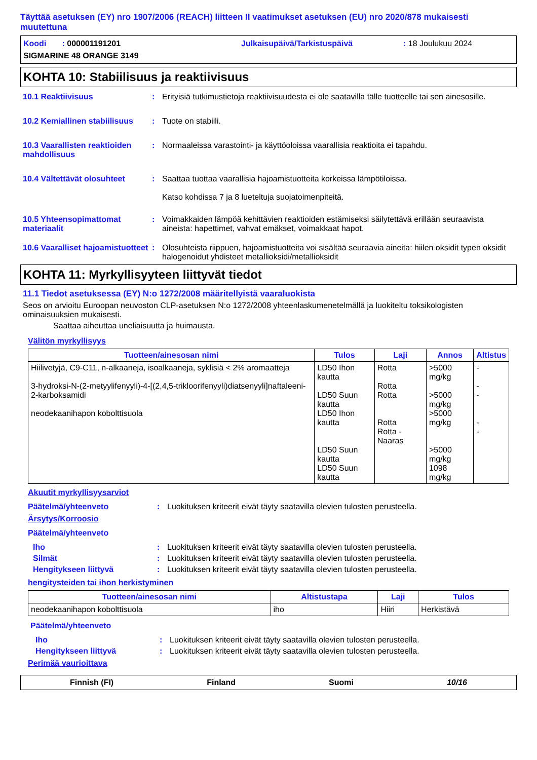Täyttää asetuksen (EY) nro 1907/2006 (REACH) liitteen II vaatimukset asetuksen (EU) nro 2020/878 mukaisesti muutettuna
Koodi : 000001191201 Julkaisupäivä/Tarkistuspäivä : 18 Joulukuu 2024
SIGMARINE 48 ORANGE 3149
KOHTA 10: Stabiilisuus ja reaktiivisuus
10.1 Reaktiivisuus : Erityisiä tutkimustietoja reaktiivisuudesta ei ole saatavilla tälle tuotteelle tai sen ainesosille.
10.2 Kemiallinen stabiilisuus
: Tuote on stabiili.
10.3 Vaarallisten reaktioiden mahdollisuus
: Normaaleissa varastointi- ja käyttöoloissa vaarallisia reaktioita ei tapahdu.
10.4 Vältettävät olosuhteet
: Saattaa tuottaa vaarallisia hajoamistuotteita korkeissa lämpötiloissa.
Katso kohdissa 7 ja 8 lueteltuja suojatoimenpiteitä.
10.5 Yhteensopimattomat materiaalit
: Voimakkaiden lämpöä kehittävien reaktioiden estämiseksi säilytettävä erillään seuraavista aineista: hapettimet, vahvat emäkset, voimakkaat hapot.
10.6 Vaaralliset hajoamistuotteet
: Olosuhteista riippuen, hajoamistuotteita voi sisältää seuraavia aineita: hiilen oksidit typen oksidit halogenoidut yhdisteet metallioksidi/metallioksidit
KOHTA 11: Myrkyllisyyteen liittyvät tiedot
11.1 Tiedot asetuksessa (EY) N:o 1272/2008 määritellyistä vaaraluokista
Seos on arvioitu Euroopan neuvoston CLP-asetuksen N:o 1272/2008 yhteenlaskumenetelmällä ja luokiteltu toksikologisten ominaisuuksien mukaisesti.
Saattaa aiheuttaa uneliaisuutta ja huimausta.
Välitön myrkyllisyys
| Tuotteen/ainesosan nimi | Tulos | Laji | Annos | Altistus |
| --- | --- | --- | --- | --- |
| Hiilivetyjä, C9-C11, n-alkaaneja, isoalkaaneja, syklisiä < 2% aromaatteja 3-hydroksi-N-(2-metyylifenyyli)-4-[(2,4,5-trikloorifenyyli)diatsenyyli]naftaleeni-2-karboksamidi neodekaanihapon kobolttisuola | LD50 Ihon kautta LD50 Suun kautta LD50 Ihon kautta LD50 Suun kautta LD50 Suun kautta | Rotta Rotta Rotta Rotta Rotta - Naaras | >5000 mg/kg >5000 mg/kg >5000 mg/kg >5000 mg/kg 1098 mg/kg | - - - - - |
Akuutit myrkyllisyysarviot
Päätelmä/yhteenveto : Luokituksen kriteerit eivät täyty saatavilla olevien tulosten perusteella.
Ärsytys/Korroosio
Päätelmä/yhteenveto
Iho : Luokituksen kriteerit eivät täyty saatavilla olevien tulosten perusteella.
Silmät : Luokituksen kriteerit eivät täyty saatavilla olevien tulosten perusteella.
Hengitykseen liittyvä : Luokituksen kriteerit eivät täyty saatavilla olevien tulosten perusteella.
hengitysteiden tai ihon herkistyminen
| Tuotteen/ainesosan nimi | Altistustapa | Laji | Tulos |
| --- | --- | --- | --- |
| neodekaanihapon kobolttisuola | iho | Hiiri | Herkistävä |
Päätelmä/yhteenveto
Iho : Luokituksen kriteerit eivät täyty saatavilla olevien tulosten perusteella.
Hengitykseen liittyvä : Luokituksen kriteerit eivät täyty saatavilla olevien tulosten perusteella.
Perimää vaurioittava
Finnish (FI) Finland Suomi 10/16